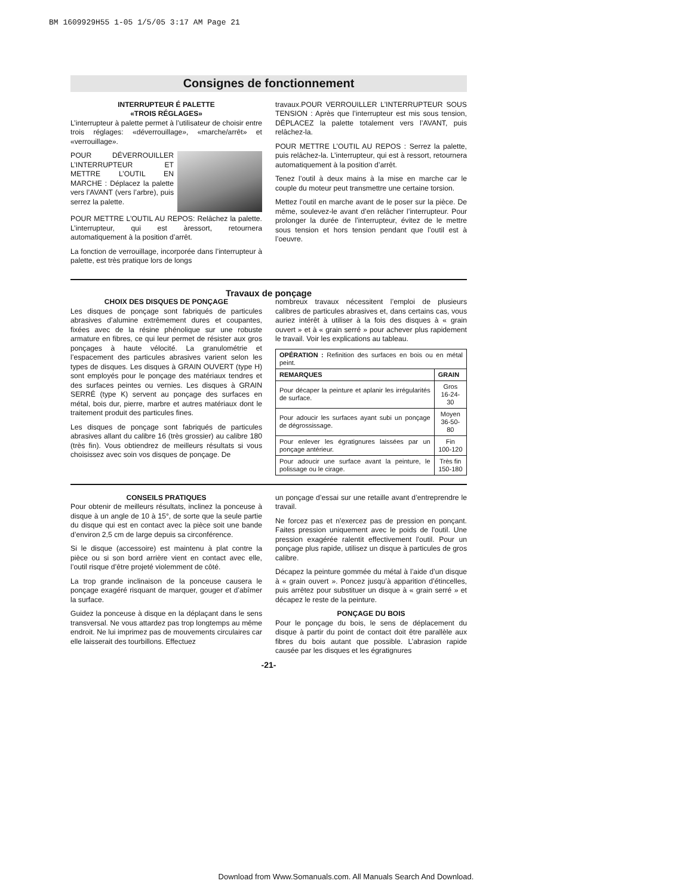BM 1609929H55 1-05 1/5/05 3:17 AM Page 21
Consignes de fonctionnement
INTERRUPTEUR É PALETTE
«TROIS RÉGLAGES»
L’interrupteur à palette permet à l’utilisateur de choisir entre trois réglages: «déverrouillage», «marche/arrêt» et «verrouillage».
POUR DÉVERROUILLER L’INTERRUPTEUR ET METTRE L’OUTIL EN MARCHE : Déplacez la palette vers l’AVANT (vers l’arbre), puis serrez la palette.
POUR METTRE L’OUTIL AU REPOS: Relâchez la palette. L’interrupteur, qui est àressort, retournera automatiquement à la position d’arrêt.
La fonction de verrouillage, incorporée dans l’interrupteur à palette, est très pratique lors de longs
travaux.POUR VERROUILLER L’INTERRUPTEUR SOUS TENSION : Après que l’interrupteur est mis sous tension, DÉPLACEZ la palette totalement vers l’AVANT, puis relâchez-la.
POUR METTRE L’OUTIL AU REPOS : Serrez la palette, puis relâchez-la. L’interrupteur, qui est à ressort, retournera automatiquement à la position d’arrêt.
Tenez l’outil à deux mains à la mise en marche car le couple du moteur peut transmettre une certaine torsion.
Mettez l’outil en marche avant de le poser sur la pièce. De même, soulevez-le avant d’en relâcher l’interrupteur. Pour prolonger la durée de l’interrupteur, évitez de le mettre sous tension et hors tension pendant que l’outil est à l’oeuvre.
Travaux de ponçage
CHOIX DES DISQUES DE PONÇAGE
Les disques de ponçage sont fabriqués de particules abrasives d’alumine extrêmement dures et coupantes, fixées avec de la résine phénolique sur une robuste armature en fibres, ce qui leur permet de résister aux gros ponçages à haute vélocité. La granulométrie et l’espacement des particules abrasives varient selon les types de disques. Les disques à GRAIN OUVERT (type H) sont employés pour le ponçage des matériaux tendres et des surfaces peintes ou vernies. Les disques à GRAIN SERRÉ (type K) servent au ponçage des surfaces en métal, bois dur, pierre, marbre et autres matériaux dont le traitement produit des particules fines.
Les disques de ponçage sont fabriqués de particules abrasives allant du calibre 16 (très grossier) au calibre 180 (très fin). Vous obtiendrez de meilleurs résultats si vous choisissez avec soin vos disques de ponçage. De
nombreux travaux nécessitent l’emploi de plusieurs calibres de particules abrasives et, dans certains cas, vous auriez intérêt à utiliser à la fois des disques à « grain ouvert » et à « grain serré » pour achever plus rapidement le travail. Voir les explications au tableau.
| OPÉRATION : Refinition des surfaces en bois ou en métal peint. | |
| REMARQUES | GRAIN |
| Pour décaper la peinture et aplanir les irrégularités de surface. | Gros 16-24-30 |
| Pour adoucir les surfaces ayant subi un ponçage de dégrossissage. | Moyen 36-50-80 |
| Pour enlever les égratignures laissées par un ponçage antérieur. | Fin 100-120 |
| Pour adoucir une surface avant la peinture, le polissage ou le cirage. | Très fin 150-180 |
CONSEILS PRATIQUES
Pour obtenir de meilleurs résultats, inclinez la ponceuse à disque à un angle de 10 à 15°, de sorte que la seule partie du disque qui est en contact avec la pièce soit une bande d’environ 2,5 cm de large depuis sa circonférence.
Si le disque (accessoire) est maintenu à plat contre la pièce ou si son bord arrière vient en contact avec elle, l’outil risque d’être projeté violemment de côté.
La trop grande inclinaison de la ponceuse causera le ponçage exagéré risquant de marquer, gouger et d’abîmer la surface.
Guidez la ponceuse à disque en la déplaçant dans le sens transversal. Ne vous attardez pas trop longtemps au même endroit. Ne lui imprimez pas de mouvements circulaires car elle laisserait des tourbillons. Effectuez
un ponçage d’essai sur une retaille avant d’entreprendre le travail.
Ne forcez pas et n'exercez pas de pression en ponçant. Faites pression uniquement avec le poids de l'outil. Une pression exagérée ralentit effectivement l'outil. Pour un ponçage plus rapide, utilisez un disque à particules de gros calibre.
Décapez la peinture gommée du métal à l’aide d’un disque à « grain ouvert ». Poncez jusqu’à apparition d’étincelles, puis arrêtez pour substituer un disque à « grain serré » et décapez le reste de la peinture.
PONÇAGE DU BOIS
Pour le ponçage du bois, le sens de déplacement du disque à partir du point de contact doit être parallèle aux fibres du bois autant que possible. L’abrasion rapide causée par les disques et les égratignures
-21-
Download from Www.Somanuals.com. All Manuals Search And Download.